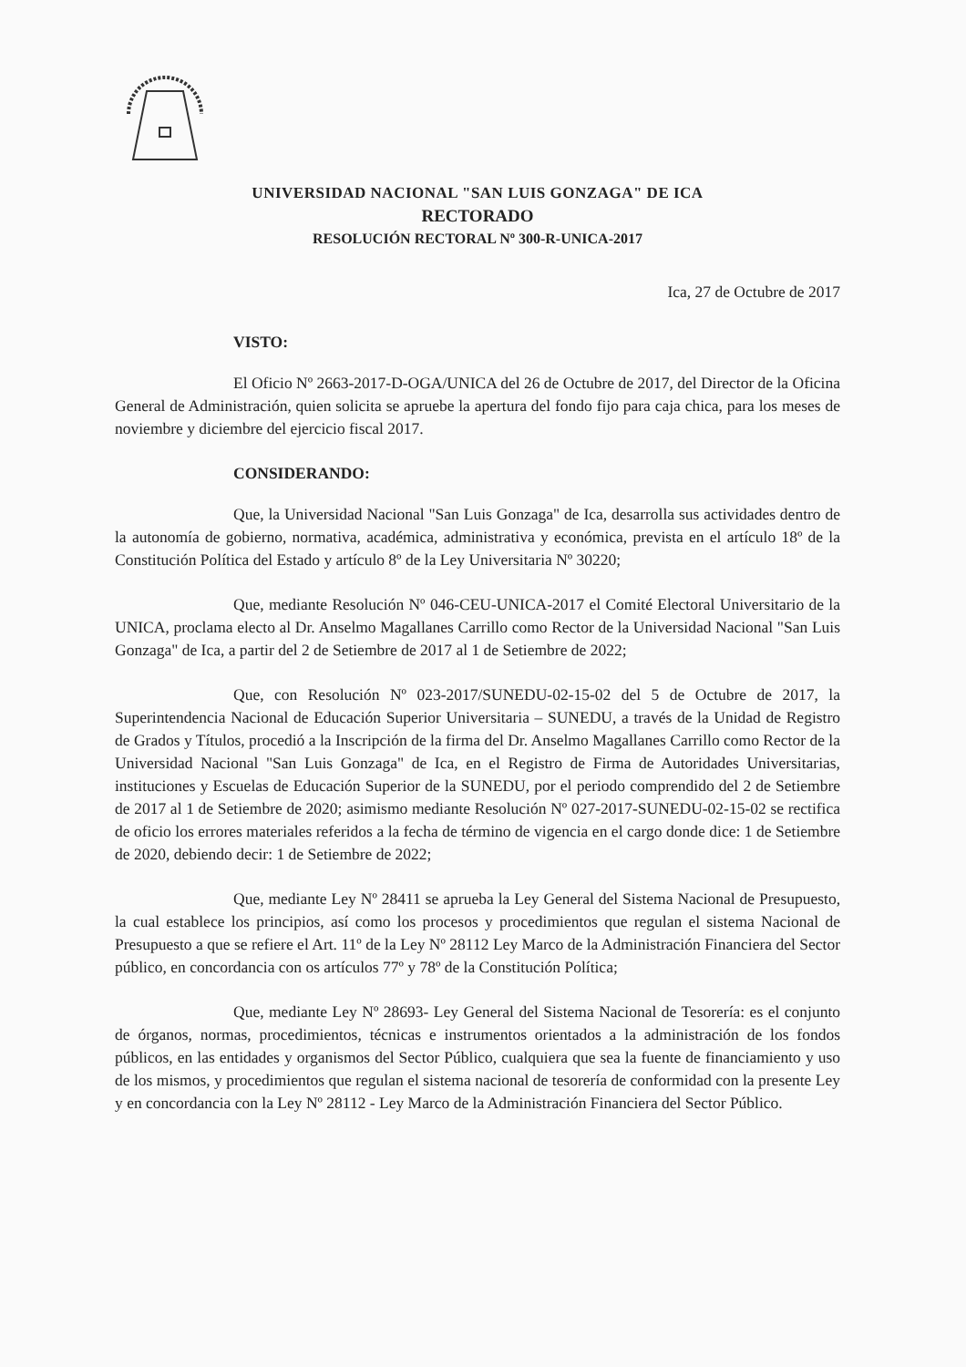UNIVERSIDAD NACIONAL "SAN LUIS GONZAGA" DE ICA
RECTORADO
RESOLUCIÓN RECTORAL Nº 300-R-UNICA-2017
Ica, 27 de Octubre de 2017
VISTO:
El Oficio Nº 2663-2017-D-OGA/UNICA del 26 de Octubre de 2017, del Director de la Oficina General de Administración, quien solicita se apruebe la apertura del fondo fijo para caja chica, para los meses de noviembre y diciembre del ejercicio fiscal 2017.
CONSIDERANDO:
Que, la Universidad Nacional "San Luis Gonzaga" de Ica, desarrolla sus actividades dentro de la autonomía de gobierno, normativa, académica, administrativa y económica, prevista en el artículo 18º de la Constitución Política del Estado y artículo 8º de la Ley Universitaria Nº 30220;
Que, mediante Resolución Nº 046-CEU-UNICA-2017 el Comité Electoral Universitario de la UNICA, proclama electo al Dr. Anselmo Magallanes Carrillo como Rector de la Universidad Nacional "San Luis Gonzaga" de Ica, a partir del 2 de Setiembre de 2017 al 1 de Setiembre de 2022;
Que, con Resolución Nº 023-2017/SUNEDU-02-15-02 del 5 de Octubre de 2017, la Superintendencia Nacional de Educación Superior Universitaria – SUNEDU, a través de la Unidad de Registro de Grados y Títulos, procedió a la Inscripción de la firma del Dr. Anselmo Magallanes Carrillo como Rector de la Universidad Nacional "San Luis Gonzaga" de Ica, en el Registro de Firma de Autoridades Universitarias, instituciones y Escuelas de Educación Superior de la SUNEDU, por el periodo comprendido del 2 de Setiembre de 2017 al 1 de Setiembre de 2020; asimismo mediante Resolución Nº 027-2017-SUNEDU-02-15-02 se rectifica de oficio los errores materiales referidos a la fecha de término de vigencia en el cargo donde dice: 1 de Setiembre de 2020, debiendo decir: 1 de Setiembre de 2022;
Que, mediante Ley Nº 28411 se aprueba la Ley General del Sistema Nacional de Presupuesto, la cual establece los principios, así como los procesos y procedimientos que regulan el sistema Nacional de Presupuesto a que se refiere el Art. 11º de la Ley Nº 28112 Ley Marco de la Administración Financiera del Sector público, en concordancia con os artículos 77º y 78º de la Constitución Política;
Que, mediante Ley Nº 28693- Ley General del Sistema Nacional de Tesorería: es el conjunto de órganos, normas, procedimientos, técnicas e instrumentos orientados a la administración de los fondos públicos, en las entidades y organismos del Sector Público, cualquiera que sea la fuente de financiamiento y uso de los mismos, y procedimientos que regulan el sistema nacional de tesorería de conformidad con la presente Ley y en concordancia con la Ley Nº 28112 - Ley Marco de la Administración Financiera del Sector Público.